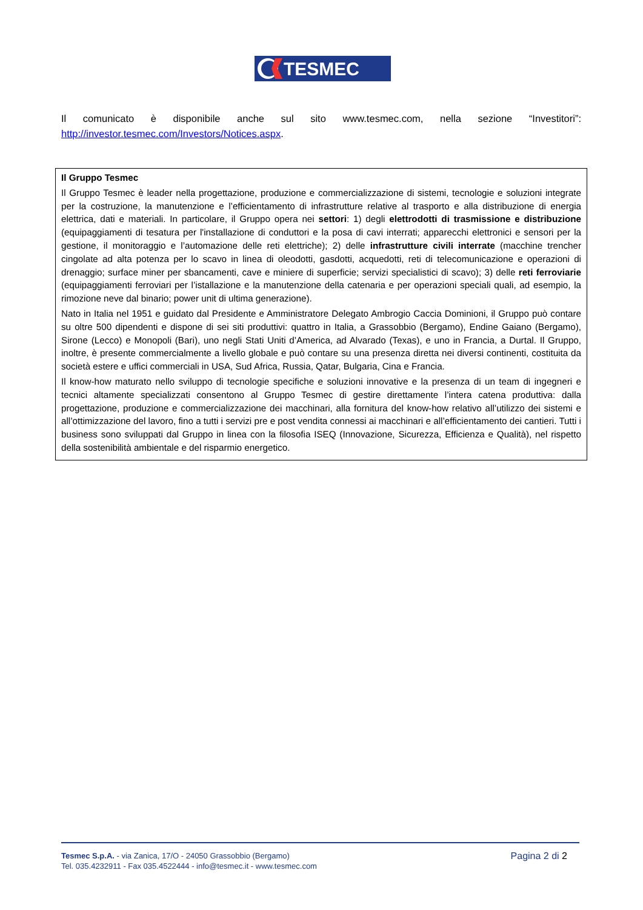TESMEC
Il comunicato è disponibile anche sul sito www.tesmec.com, nella sezione “Investitori”: http://investor.tesmec.com/Investors/Notices.aspx.
Il Gruppo Tesmec
Il Gruppo Tesmec è leader nella progettazione, produzione e commercializzazione di sistemi, tecnologie e soluzioni integrate per la costruzione, la manutenzione e l’efficientamento di infrastrutture relative al trasporto e alla distribuzione di energia elettrica, dati e materiali. In particolare, il Gruppo opera nei settori: 1) degli elettrodotti di trasmissione e distribuzione (equipaggiamenti di tesatura per l'installazione di conduttori e la posa di cavi interrati; apparecchi elettronici e sensori per la gestione, il monitoraggio e l’automazione delle reti elettriche); 2) delle infrastrutture civili interrate (macchine trencher cingolate ad alta potenza per lo scavo in linea di oleodotti, gasdotti, acquedotti, reti di telecomunicazione e operazioni di drenaggio; surface miner per sbancamenti, cave e miniere di superficie; servizi specialistici di scavo); 3) delle reti ferroviarie (equipaggiamenti ferroviari per l’istallazione e la manutenzione della catenaria e per operazioni speciali quali, ad esempio, la rimozione neve dal binario; power unit di ultima generazione).
Nato in Italia nel 1951 e guidato dal Presidente e Amministratore Delegato Ambrogio Caccia Dominioni, il Gruppo può contare su oltre 500 dipendenti e dispone di sei siti produttivi: quattro in Italia, a Grassobbio (Bergamo), Endine Gaiano (Bergamo), Sirone (Lecco) e Monopoli (Bari), uno negli Stati Uniti d’America, ad Alvarado (Texas), e uno in Francia, a Durtal. Il Gruppo, inoltre, è presente commercialmente a livello globale e può contare su una presenza diretta nei diversi continenti, costituita da società estere e uffici commerciali in USA, Sud Africa, Russia, Qatar, Bulgaria, Cina e Francia.
Il know-how maturato nello sviluppo di tecnologie specifiche e soluzioni innovative e la presenza di un team di ingegneri e tecnici altamente specializzati consentono al Gruppo Tesmec di gestire direttamente l’intera catena produttiva: dalla progettazione, produzione e commercializzazione dei macchinari, alla fornitura del know-how relativo all’utilizzo dei sistemi e all’ottimizzazione del lavoro, fino a tutti i servizi pre e post vendita connessi ai macchinari e all’efficientamento dei cantieri. Tutti i business sono sviluppati dal Gruppo in linea con la filosofia ISEQ (Innovazione, Sicurezza, Efficienza e Qualità), nel rispetto della sostenibilità ambientale e del risparmio energetico.
Tesmec S.p.A. - via Zanica, 17/O - 24050 Grassobbio (Bergamo)
Tel. 035.4232911 - Fax 035.4522444 - info@tesmec.it - www.tesmec.com
Pagina 2 di 2